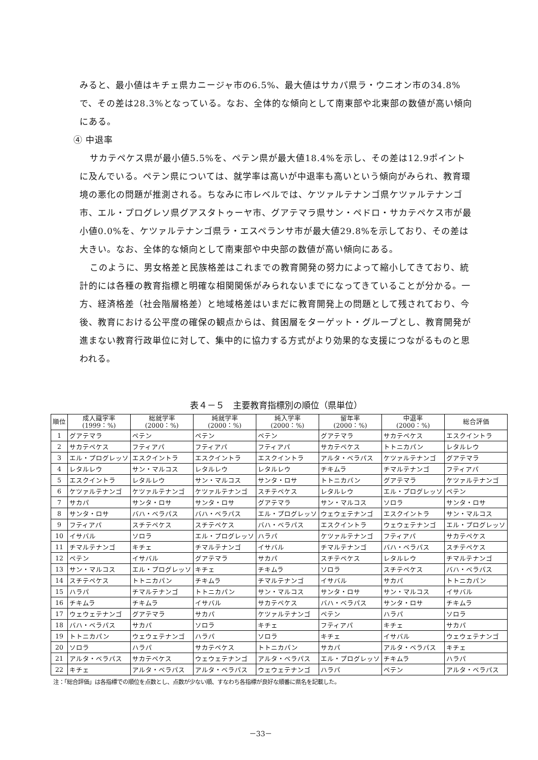みると、最小値はキチェ県カニージャ市の6.5%、最大値はサカパ県ラ・ウニオン市の34.8%で、その差は28.3%となっている。なお、全体的な傾向として南東部や北東部の数値が高い傾向にある。
④ 中退率
サカテペケス県が最小値5.5%を、ペテン県が最大値18.4%を示し、その差は12.9ポイントに及んでいる。ペテン県については、就学率は高いが中退率も高いという傾向がみられ、教育環境の悪化の問題が推測される。ちなみに市レベルでは、ケツァルテナンゴ県ケツァルテナンゴ市、エル・プログレソ県グアスタトゥーヤ市、グアテマラ県サン・ペドロ・サカテペケス市が最小値0.0%を、ケツァルテナンゴ県ラ・エスペランサ市が最大値29.8%を示しており、その差は大きい。なお、全体的な傾向として南東部や中央部の数値が高い傾向にある。
このように、男女格差と民族格差はこれまでの教育開発の努力によって縮小してきており、統計的には各種の教育指標と明確な相関関係がみられないまでになってきていることが分かる。一方、経済格差（社会階層格差）と地域格差はいまだに教育開発上の問題として残されており、今後、教育における公平度の確保の観点からは、貧困層をターゲット・グループとし、教育開発が進まない教育行政単位に対して、集中的に協力する方式がより効果的な支援につながるものと思われる。
表４－５　主要教育指標別の順位（県単位）
| 順位 | 成人識字率 (1999：%) | 総就学率 (2000：%) | 純就学率 (2000：%) | 純入学率 (2000：%) | 留年率 (2000：%) | 中退率 (2000：%) | 総合評価 |
| --- | --- | --- | --- | --- | --- | --- | --- |
| 1 | グアテマラ | ペテン | ペテン | ペテン | グアテマラ | サカテペケス | エスクイントラ |
| 2 | サカテペケス | フティアパ | フティアパ | フティアパ | サカテペケス | トトニカパン | レタルレウ |
| 3 | エル・プログレッソ | エスクイントラ | エスクイントラ | エスクイントラ | アルタ・ベラパス | ケツァルテナンゴ | グアテマラ |
| 4 | レタルレウ | サン・マルコス | レタルレウ | レタルレウ | チキムラ | チマルテナンゴ | フティアパ |
| 5 | エスクイントラ | レタルレウ | サン・マルコス | サンタ・ロサ | トトニカパン | グアテマラ | ケツァルテナンゴ |
| 6 | ケツァルテナンゴ | ケツァルテナンゴ | ケツァルテナンゴ | スチテペケス | レタルレウ | エル・プログレッソ | ペテン |
| 7 | サカパ | サンタ・ロサ | サンタ・ロサ | グアテマラ | サン・マルコス | ソロラ | サンタ・ロサ |
| 8 | サンタ・ロサ | バハ・ベラパス | バハ・ベラパス | エル・プログレッソ | ウェウェテナンゴ | エスクイントラ | サン・マルコス |
| 9 | フティアパ | スチテペケス | スチテペケス | バハ・ベラパス | エスクイントラ | ウェウェテナンゴ | エル・プログレッソ |
| 10 | イサバル | ソロラ | エル・プログレッソ | ハラパ | ケツァルテナンゴ | フティアパ | サカテペケス |
| 11 | チマルテナンゴ | キチェ | チマルテナンゴ | イサバル | チマルテナンゴ | バハ・ベラパス | スチテペケス |
| 12 | ペテン | イサバル | グアテマラ | サカパ | スチテペケス | レタルレウ | チマルテナンゴ |
| 13 | サン・マルコス | エル・プログレッソ | キチェ | チキムラ | ソロラ | スチテペケス | バハ・ベラパス |
| 14 | スチテペケス | トトニカパン | チキムラ | チマルテナンゴ | イサバル | サカパ | トトニカパン |
| 15 | ハラパ | チマルテナンゴ | トトニカパン | サン・マルコス | サンタ・ロサ | サン・マルコス | イサバル |
| 16 | チキムラ | チキムラ | イサバル | サカテペケス | バハ・ベラパス | サンタ・ロサ | チキムラ |
| 17 | ウェウェテナンゴ | グアテマラ | サカパ | ケツァルテナンゴ | ペテン | ハラパ | ソロラ |
| 18 | バハ・ベラパス | サカパ | ソロラ | キチェ | フティアパ | キチェ | サカパ |
| 19 | トトニカパン | ウェウェテナンゴ | ハラパ | ソロラ | キチェ | イサバル | ウェウェテナンゴ |
| 20 | ソロラ | ハラパ | サカテペケス | トトニカパン | サカパ | アルタ・ベラパス | キチェ |
| 21 | アルタ・ベラパス | サカテペケス | ウェウェテナンゴ | アルタ・ベラパス | エル・プログレッソ | チキムラ | ハラパ |
| 22 | キチェ | アルタ・ベラパス | アルタ・ベラパス | ウェウェテナンゴ | ハラパ | ペテン | アルタ・ベラパス |
注：「総合評価」は各指標での順位を点数とし、点数が少ない順、すなわち各指標が良好な順番に県名を記載した。
－33－